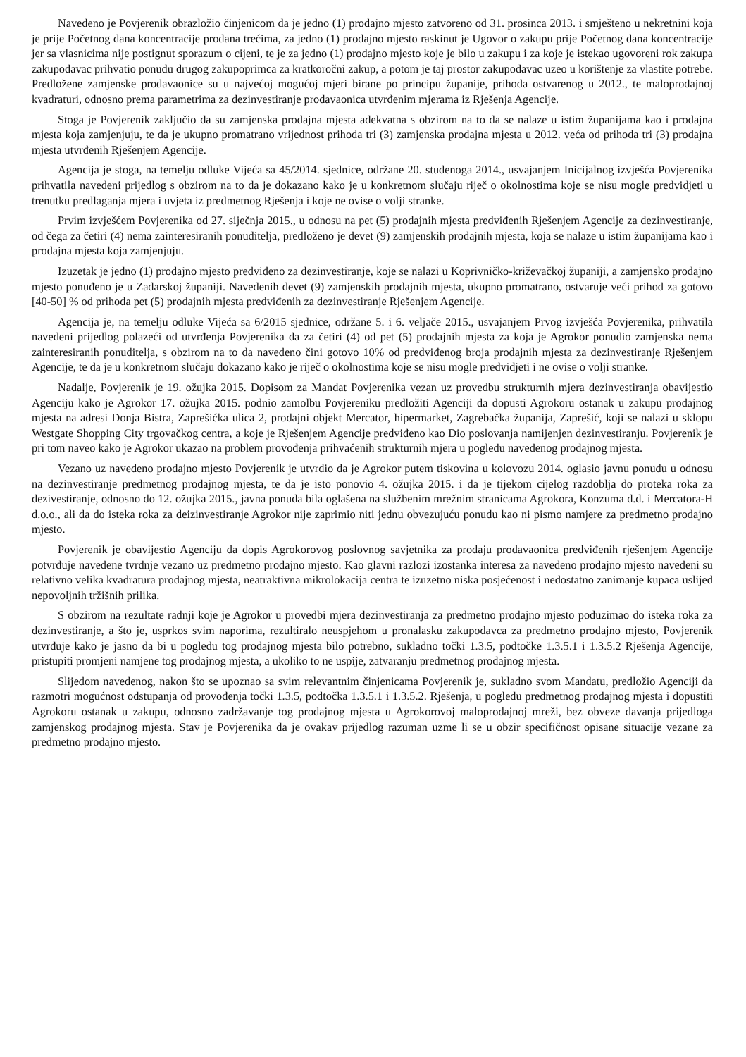Navedeno je Povjerenik obrazložio činjenicom da je jedno (1) prodajno mjesto zatvoreno od 31. prosinca 2013. i smješteno u nekretnini koja je prije Početnog dana koncentracije prodana trećima, za jedno (1) prodajno mjesto raskinut je Ugovor o zakupu prije Početnog dana koncentracije jer sa vlasnicima nije postignut sporazum o cijeni, te je za jedno (1) prodajno mjesto koje je bilo u zakupu i za koje je istekao ugovoreni rok zakupa zakupodavac prihvatio ponudu drugog zakupoprimca za kratkoročni zakup, a potom je taj prostor zakupodavac uzeo u korištenje za vlastite potrebe. Predložene zamjenske prodavaonice su u najvećoj mogućoj mjeri birane po principu županije, prihoda ostvarenog u 2012., te maloprodajnoj kvadraturi, odnosno prema parametrima za dezinvestiranje prodavaonica utvrđenim mjerama iz Rješenja Agencije.
Stoga je Povjerenik zaključio da su zamjenska prodajna mjesta adekvatna s obzirom na to da se nalaze u istim županijama kao i prodajna mjesta koja zamjenjuju, te da je ukupno promatrano vrijednost prihoda tri (3) zamjenska prodajna mjesta u 2012. veća od prihoda tri (3) prodajna mjesta utvrđenih Rješenjem Agencije.
Agencija je stoga, na temelju odluke Vijeća sa 45/2014. sjednice, održane 20. studenoga 2014., usvajanjem Inicijalnog izvješća Povjerenika prihvatila navedeni prijedlog s obzirom na to da je dokazano kako je u konkretnom slučaju riječ o okolnostima koje se nisu mogle predvidjeti u trenutku predlaganja mjera i uvjeta iz predmetnog Rješenja i koje ne ovise o volji stranke.
Prvim izvješćem Povjerenika od 27. siječnja 2015., u odnosu na pet (5) prodajnih mjesta predviđenih Rješenjem Agencije za dezinvestiranje, od čega za četiri (4) nema zainteresiranih ponuditelja, predloženo je devet (9) zamjenskih prodajnih mjesta, koja se nalaze u istim županijama kao i prodajna mjesta koja zamjenjuju.
Izuzetak je jedno (1) prodajno mjesto predviđeno za dezinvestiranje, koje se nalazi u Koprivničko-križevačkoj županiji, a zamjensko prodajno mjesto ponuđeno je u Zadarskoj županiji. Navedenih devet (9) zamjenskih prodajnih mjesta, ukupno promatrano, ostvaruje veći prihod za gotovo [40-50] % od prihoda pet (5) prodajnih mjesta predviđenih za dezinvestiranje Rješenjem Agencije.
Agencija je, na temelju odluke Vijeća sa 6/2015 sjednice, održane 5. i 6. veljače 2015., usvajanjem Prvog izvješća Povjerenika, prihvatila navedeni prijedlog polazeći od utvrđenja Povjerenika da za četiri (4) od pet (5) prodajnih mjesta za koja je Agrokor ponudio zamjenska nema zainteresiranih ponuditelja, s obzirom na to da navedeno čini gotovo 10% od predviđenog broja prodajnih mjesta za dezinvestiranje Rješenjem Agencije, te da je u konkretnom slučaju dokazano kako je riječ o okolnostima koje se nisu mogle predvidjeti i ne ovise o volji stranke.
Nadalje, Povjerenik je 19. ožujka 2015. Dopisom za Mandat Povjerenika vezan uz provedbu strukturnih mjera dezinvestiranja obavijestio Agenciju kako je Agrokor 17. ožujka 2015. podnio zamolbu Povjereniku predložiti Agenciji da dopusti Agrokoru ostanak u zakupu prodajnog mjesta na adresi Donja Bistra, Zaprešićka ulica 2, prodajni objekt Mercator, hipermarket, Zagrebačka županija, Zaprešić, koji se nalazi u sklopu Westgate Shopping City trgovačkog centra, a koje je Rješenjem Agencije predviđeno kao Dio poslovanja namijenjen dezinvestiranju. Povjerenik je pri tom naveo kako je Agrokor ukazao na problem provođenja prihvaćenih strukturnih mjera u pogledu navedenog prodajnog mjesta.
Vezano uz navedeno prodajno mjesto Povjerenik je utvrdio da je Agrokor putem tiskovina u kolovozu 2014. oglasio javnu ponudu u odnosu na dezinvestiranje predmetnog prodajnog mjesta, te da je isto ponovio 4. ožujka 2015. i da je tijekom cijelog razdoblja do proteka roka za dezivestiranje, odnosno do 12. ožujka 2015., javna ponuda bila oglašena na službenim mrežnim stranicama Agrokora, Konzuma d.d. i Mercatora-H d.o.o., ali da do isteka roka za deizinvestiranje Agrokor nije zaprimio niti jednu obvezujuću ponudu kao ni pismo namjere za predmetno prodajno mjesto.
Povjerenik je obavijestio Agenciju da dopis Agrokorovog poslovnog savjetnika za prodaju prodavaonica predviđenih rješenjem Agencije potvrđuje navedene tvrdnje vezano uz predmetno prodajno mjesto. Kao glavni razlozi izostanka interesa za navedeno prodajno mjesto navedeni su relativno velika kvadratura prodajnog mjesta, neatraktivna mikrolokacija centra te izuzetno niska posjećenost i nedostatno zanimanje kupaca uslijed nepovoljnih tržišnih prilika.
S obzirom na rezultate radnji koje je Agrokor u provedbi mjera dezinvestiranja za predmetno prodajno mjesto poduzimao do isteka roka za dezinvestiranje, a što je, usprkos svim naporima, rezultiralo neuspjehom u pronalasku zakupodavca za predmetno prodajno mjesto, Povjerenik utvrđuje kako je jasno da bi u pogledu tog prodajnog mjesta bilo potrebno, sukladno točki 1.3.5, podtočke 1.3.5.1 i 1.3.5.2 Rješenja Agencije, pristupiti promjeni namjene tog prodajnog mjesta, a ukoliko to ne uspije, zatvaranju predmetnog prodajnog mjesta.
Slijedom navedenog, nakon što se upoznao sa svim relevantnim činjenicama Povjerenik je, sukladno svom Mandatu, predložio Agenciji da razmotri mogućnost odstupanja od provođenja točki 1.3.5, podtočka 1.3.5.1 i 1.3.5.2. Rješenja, u pogledu predmetnog prodajnog mjesta i dopustiti Agrokoru ostanak u zakupu, odnosno zadržavanje tog prodajnog mjesta u Agrokorovoj maloprodajnoj mreži, bez obveze davanja prijedloga zamjenskog prodajnog mjesta. Stav je Povjerenika da je ovakav prijedlog razuman uzme li se u obzir specifičnost opisane situacije vezane za predmetno prodajno mjesto.